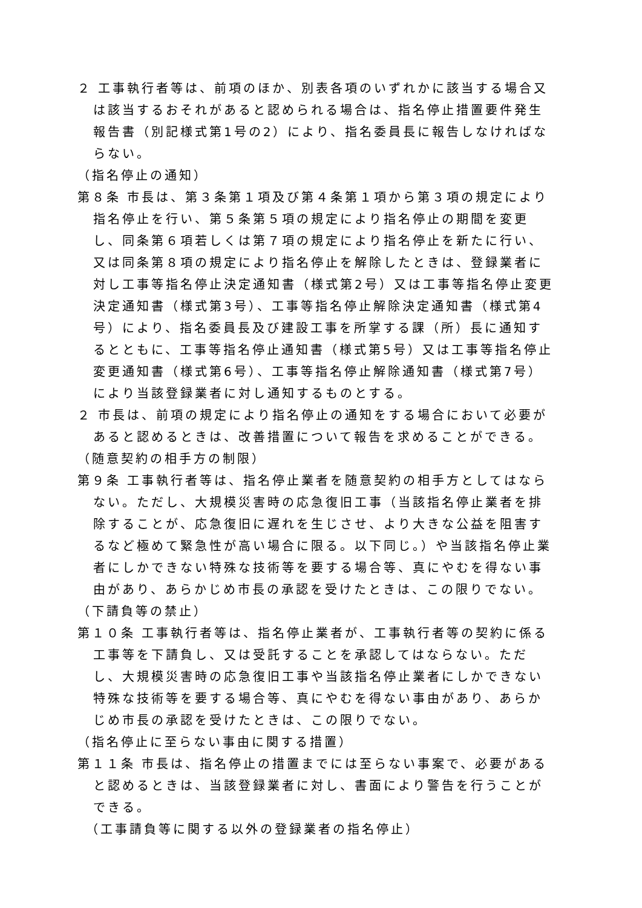２ 工事執行者等は、前項のほか、別表各項のいずれかに該当する場合又は該当するおそれがあると認められる場合は、指名停止措置要件発生報告書（別記様式第1号の2）により、指名委員長に報告しなければならない。
（指名停止の通知）
第８条 市長は、第３条第１項及び第４条第１項から第３項の規定により指名停止を行い、第５条第５項の規定により指名停止の期間を変更し、同条第６項若しくは第７項の規定により指名停止を新たに行い、又は同条第８項の規定により指名停止を解除したときは、登録業者に対し工事等指名停止決定通知書（様式第2号）又は工事等指名停止変更決定通知書（様式第3号）、工事等指名停止解除決定通知書（様式第4号）により、指名委員長及び建設工事を所掌する課（所）長に通知するとともに、工事等指名停止通知書（様式第5号）又は工事等指名停止変更通知書（様式第6号）、工事等指名停止解除通知書（様式第7号）により当該登録業者に対し通知するものとする。
２ 市長は、前項の規定により指名停止の通知をする場合において必要があると認めるときは、改善措置について報告を求めることができる。
（随意契約の相手方の制限）
第９条 工事執行者等は、指名停止業者を随意契約の相手方としてはならない。ただし、大規模災害時の応急復旧工事（当該指名停止業者を排除することが、応急復旧に遅れを生じさせ、より大きな公益を阻害するなど極めて緊急性が高い場合に限る。以下同じ。）や当該指名停止業者にしかできない特殊な技術等を要する場合等、真にやむを得ない事由があり、あらかじめ市長の承認を受けたときは、この限りでない。
（下請負等の禁止）
第１０条 工事執行者等は、指名停止業者が、工事執行者等の契約に係る工事等を下請負し、又は受託することを承認してはならない。ただし、大規模災害時の応急復旧工事や当該指名停止業者にしかできない特殊な技術等を要する場合等、真にやむを得ない事由があり、あらかじめ市長の承認を受けたときは、この限りでない。
（指名停止に至らない事由に関する措置）
第１１条 市長は、指名停止の措置までには至らない事案で、必要があると認めるときは、当該登録業者に対し、書面により警告を行うことができる。
（工事請負等に関する以外の登録業者の指名停止）